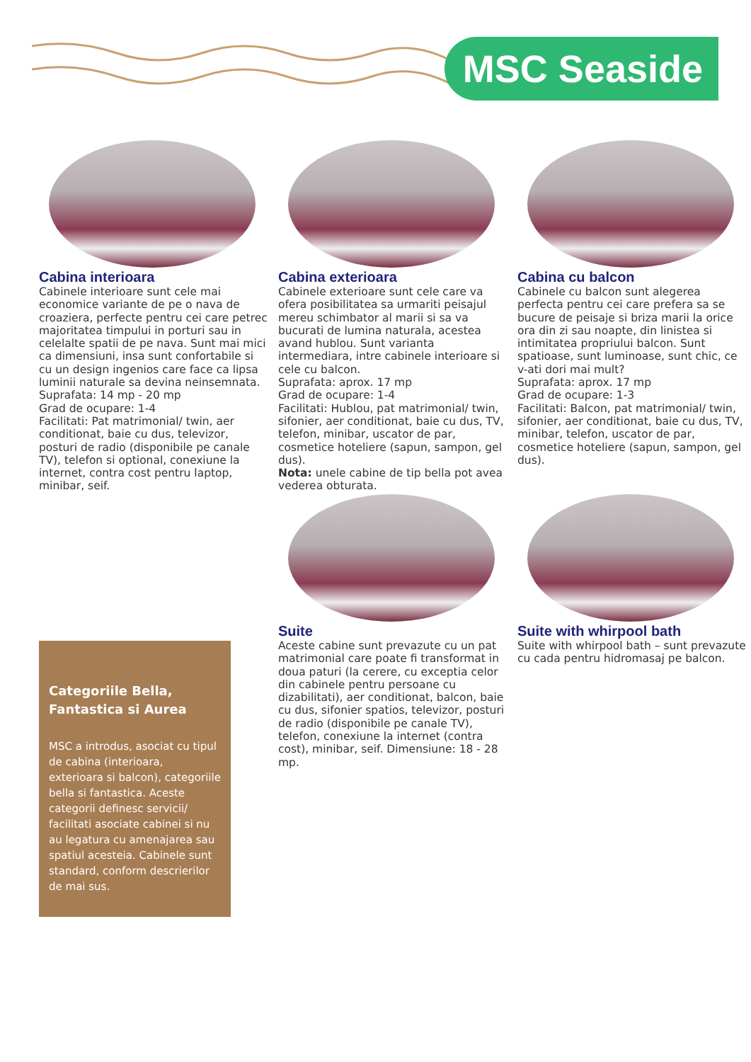MSC Seaside
Cabina interioara
Cabinele interioare sunt cele mai economice variante de pe o nava de croaziera, perfecte pentru cei care petrec majoritatea timpului in porturi sau in celelalte spatii de pe nava. Sunt mai mici ca dimensiuni, insa sunt confortabile si cu un design ingenios care face ca lipsa luminii naturale sa devina neinsemnata.
Suprafata: 14 mp - 20 mp
Grad de ocupare: 1-4
Facilitati: Pat matrimonial/ twin, aer conditionat, baie cu dus, televizor, posturi de radio (disponibile pe canale TV), telefon si optional, conexiune la internet, contra cost pentru laptop, minibar, seif.
Cabina exterioara
Cabinele exterioare sunt cele care va ofera posibilitatea sa urmariti peisajul mereu schimbator al marii si sa va bucurati de lumina naturala, acestea avand hublou. Sunt varianta intermediara, intre cabinele interioare si cele cu balcon.
Suprafata: aprox. 17 mp
Grad de ocupare: 1-4
Facilitati: Hublou, pat matrimonial/ twin, sifonier, aer conditionat, baie cu dus, TV, telefon, minibar, uscator de par, cosmetice hoteliere (sapun, sampon, gel dus).
Nota: unele cabine de tip bella pot avea vederea obturata.
Cabina cu balcon
Cabinele cu balcon sunt alegerea perfecta pentru cei care prefera sa se bucure de peisaje si briza marii la orice ora din zi sau noapte, din linistea si intimitatea propriului balcon. Sunt spatioase, sunt luminoase, sunt chic, ce v-ati dori mai mult?
Suprafata: aprox. 17 mp
Grad de ocupare: 1-3
Facilitati: Balcon, pat matrimonial/ twin, sifonier, aer conditionat, baie cu dus, TV, minibar, telefon, uscator de par, cosmetice hoteliere (sapun, sampon, gel dus).
Suite
Aceste cabine sunt prevazute cu un pat matrimonial care poate fi transformat in doua paturi (la cerere, cu exceptia celor din cabinele pentru persoane cu dizabilitati), aer conditionat, balcon, baie cu dus, sifonier spatios, televizor, posturi de radio (disponibile pe canale TV), telefon, conexiune la internet (contra cost), minibar, seif. Dimensiune: 18 - 28 mp.
Suite with whirpool bath
Suite with whirpool bath – sunt prevazute cu cada pentru hidromasaj pe balcon.
Categoriile Bella,
Fantastica si Aurea
MSC a introdus, asociat cu tipul de cabina (interioara, exterioara si balcon), categoriile bella si fantastica. Aceste categorii definesc servicii/ facilitati asociate cabinei si nu au legatura cu amenajarea sau spatiul acesteia. Cabinele sunt standard, conform descrierilor de mai sus.